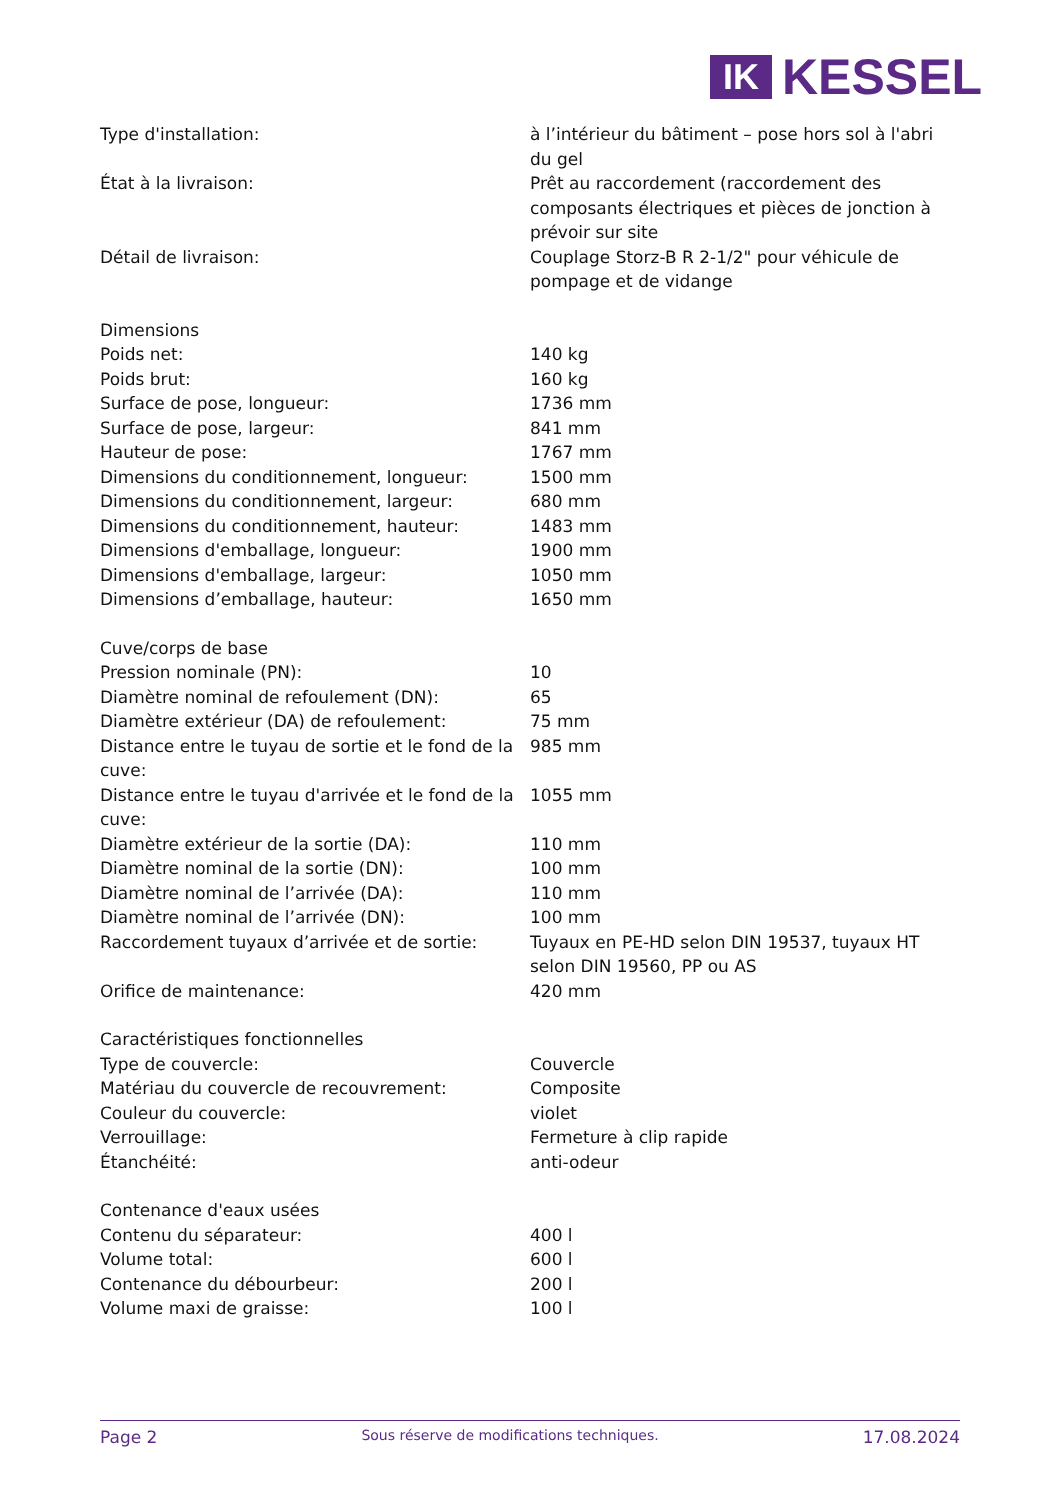IK
KESSEL
| Type d'installation: | à l’intérieur du bâtiment – pose hors sol à l'abri du gel |
| État à la livraison: | Prêt au raccordement (raccordement des composants électriques et pièces de jonction à prévoir sur site |
| Détail de livraison: | Couplage Storz-B R 2-1/2" pour véhicule de pompage et de vidange |
| Dimensions | |
| Poids net: | 140 kg |
| Poids brut: | 160 kg |
| Surface de pose, longueur: | 1736 mm |
| Surface de pose, largeur: | 841 mm |
| Hauteur de pose: | 1767 mm |
| Dimensions du conditionnement, longueur: | 1500 mm |
| Dimensions du conditionnement, largeur: | 680 mm |
| Dimensions du conditionnement, hauteur: | 1483 mm |
| Dimensions d'emballage, longueur: | 1900 mm |
| Dimensions d'emballage, largeur: | 1050 mm |
| Dimensions d’emballage, hauteur: | 1650 mm |
| Cuve/corps de base | |
| Pression nominale (PN): | 10 |
| Diamètre nominal de refoulement (DN): | 65 |
| Diamètre extérieur (DA) de refoulement: | 75 mm |
| Distance entre le tuyau de sortie et le fond de la cuve: | 985 mm |
| Distance entre le tuyau d'arrivée et le fond de la cuve: | 1055 mm |
| Diamètre extérieur de la sortie (DA): | 110 mm |
| Diamètre nominal de la sortie (DN): | 100 mm |
| Diamètre nominal de l’arrivée (DA): | 110 mm |
| Diamètre nominal de l’arrivée (DN): | 100 mm |
| Raccordement tuyaux d’arrivée et de sortie: | Tuyaux en PE-HD selon DIN 19537, tuyaux HT selon DIN 19560, PP ou AS |
| Orifice de maintenance: | 420 mm |
| Caractéristiques fonctionnelles | |
| Type de couvercle: | Couvercle |
| Matériau du couvercle de recouvrement: | Composite |
| Couleur du couvercle: | violet |
| Verrouillage: | Fermeture à clip rapide |
| Étanchéité: | anti-odeur |
| Contenance d'eaux usées | |
| Contenu du séparateur: | 400 l |
| Volume total: | 600 l |
| Contenance du débourbeur: | 200 l |
| Volume maxi de graisse: | 100 l |
Page 2 Sous réserve de modifications techniques. 17.08.2024